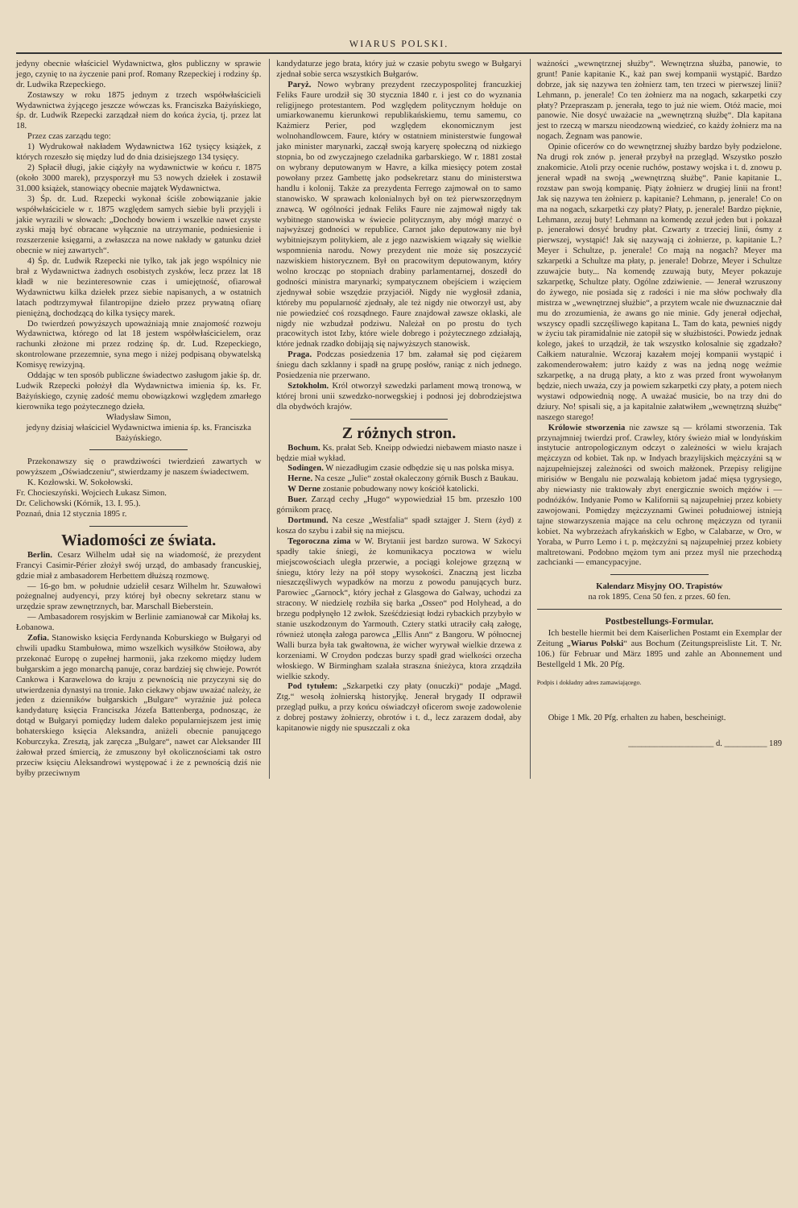WIARUS POLSKI.
jedyny obecnie właściciel Wydawnictwa, głos publiczny w sprawie jego, czynię to na życzenie pani prof. Romany Rzepeckiej i rodziny śp. dr. Ludwika Rzepeckiego.
Zostawszy w roku 1875 jednym z trzech współwłaścicieli Wydawnictwa żyjącego jeszcze wówczas ks. Franciszka Bażyńskiego, śp. dr. Ludwik Rzepecki zarządzał niem do końca życia, tj. przez lat 18.
Przez czas zarządu tego:
1) Wydrukował nakładem Wydawnictwa 162 tysięcy książek, z których rozeszło się między lud do dnia dzisiejszego 134 tysięcy.
2) Spłacił długi, jakie ciążyły na wydawnictwie w końcu r. 1875 (około 3000 marek), przysporzył mu 53 nowych dziełek i zostawił 31.000 książek, stanowiący obecnie majątek Wydawnictwa.
3) Śp. dr. Lud. Rzepecki wykonał ściśle zobowiązanie jakie współwłaściciele w r. 1875 względem samych siebie byli przyjęli i jakie wyrazili w słowach: „Dochody bowiem i wszelkie nawet czyste zyski mają być obracane wyłącznie na utrzymanie, podniesienie i rozszerzenie księgarni, a zwłaszcza na nowe nakłady w gatunku dzieł obecnie w niej zawartych“.
4) Śp. dr. Ludwik Rzepecki nie tylko, tak jak jego wspólnicy nie brał z Wydawnictwa żadnych osobistych zysków, lecz przez lat 18 kładł w nie bezinteresownie czas i umiejętność, ofiarował Wydawnictwu kilka dziełek przez siebie napisanych, a w ostatnich latach podtrzymywał filantropijne dzieło przez prywatną ofiarę pieniężną, dochodzącą do kilka tysięcy marek.
Do twierdzeń powyższych upoważniają mnie znajomość rozwoju Wydawnictwa, którego od lat 18 jestem współwłaścicielem, oraz rachunki złożone mi przez rodzinę śp. dr. Lud. Rzepeckiego, skontrolowane przezemnie, syna mego i niżej podpisaną obywatelską Komisyę rewizyjną.
Oddając w ten sposób publiczne świadectwo zasługom jakie śp. dr. Ludwik Rzepecki położył dla Wydawnictwa imienia śp. ks. Fr. Bażyńskiego, czynię zadość memu obowiązkowi względem zmarłego kierownika tego pożytecznego dzieła.
Władysław Simon,
jedyny dzisiaj właściciel Wydawnictwa imienia śp. ks. Franciszka Bażyńskiego.
Przekonawszy się o prawdziwości twierdzień zawartych w powyższem „Oświadczeniu“, stwierdzamy je naszem świadectwem.
K. Kozłowski. W. Sokołowski.
Fr. Chocieszyński. Wojciech Łukasz Simon.
Dr. Celichowski (Kórnik, 13. I. 95.).
Poznań, dnia 12 stycznia 1895 r.
Wiadomości ze świata.
Berlin. Cesarz Wilhelm udał się na wiadomość, że prezydent Francyi Casimir-Périer złożył swój urząd, do ambasady francuskiej, gdzie miał z ambasadorem Herbettem dłuższą rozmowę.
— 16-go bm. w południe udzielił cesarz Wilhelm hr. Szuwałowi pożegnalnej audyencyi, przy której był obecny sekretarz stanu w urzędzie spraw zewnętrznych, bar. Marschall Bieberstein.
— Ambasadorem rosyjskim w Berlinie zamianował car Mikołaj ks. Łobanowa.
Zofia. Stanowisko księcia Ferdynanda Koburskiego w Bułgaryi od chwili upadku Stambułowa, mimo wszelkich wysiłków Stoiłowa, aby przekonać Europę o zupełnej harmonii, jaka rzekomo między ludem bułgarskim a jego monarchą panuje, coraz bardziej się chwieje. Powrót Cankowa i Karawelowa do kraju z pewnością nie przyczyni się do utwierdzenia dynastyi na tronie. Jako ciekawy objaw uważać należy, że jeden z dzienników bułgarskich „Bulgare“ wyraźnie już poleca kandydaturę księcia Franciszka Józefa Battenberga, podnosząc, że dotąd w Bułgaryi pomiędzy ludem daleko popularniejszem jest imię bohaterskiego księcia Aleksandra, aniżeli obecnie panującego Koburczyka. Zresztą, jak zaręcza „Bulgare“, nawet car Aleksander III żałował przed śmiercią, że zmuszony był okolicznościami tak ostro przeciw księciu Aleksandrowi występować i że z pewnością dziś nie byłby przeciwnym
kandydaturze jego brata, który już w czasie pobytu swego w Bułgaryi zjednał sobie serca wszystkich Bułgarów.
Paryż. Nowo wybrany prezydent rzeczypospolitej francuzkiej Feliks Faure urodził się 30 stycznia 1840 r. i jest co do wyznania religijnego protestantem. Pod względem politycznym hołduje on umiarkowanemu kierunkowi republikańskiemu, temu samemu, co Każmierz Perier, pod względem ekonomicznym jest wolnohandlowcem. Faure, który w ostatniem ministerstwie fungował jako minister marynarki, zaczął swoją karyerę społeczną od nizkiego stopnia, bo od zwyczajnego czeladnika garbarskiego. W r. 1881 został on wybrany deputowanym w Havre, a kilka miesięcy potem został powołany przez Gambettę jako podsekretarz stanu do ministerstwa handlu i kolonij. Także za prezydenta Ferrego zajmował on to samo stanowisko. W sprawach kolonialnych był on też pierwszorzędnym znawcą. W ogólności jednak Feliks Faure nie zajmował nigdy tak wybitnego stanowiska w świecie politycznym, aby mógł marzyć o najwyższej godności w republice. Carnot jako deputowany nie był wybitniejszym politykiem, ale z jego nazwiskiem wiązały się wielkie wspomnienia narodu. Nowy prezydent nie może się poszczycić nazwiskiem historycznem. Był on pracowitym deputowanym, który wolno krocząc po stopniach drabiny parlamentarnej, doszedł do godności ministra marynarki; sympatycznem obejściem i wzięciem zjednywał sobie wszędzie przyjaciół. Nigdy nie wygłosił zdania, któreby mu popularność zjednały, ale też nigdy nie otworzył ust, aby nie powiedzieć coś rozsądnego. Faure znajdował zawsze oklaski, ale nigdy nie wzbudzał podziwu. Należał on po prostu do tych pracowitych istot Izby, które wiele dobrego i pożytecznego zdziałają, które jednak rzadko dobijają się najwyższych stanowisk.
Praga. Podczas posiedzenia 17 bm. załamał się pod ciężarem śniegu dach szklanny i spadł na grupę posłów, raniąc z nich jednego. Posiedzenia nie przerwano.
Sztokholm. Król otworzył szwedzki parlament mową tronową, w której broni unii szwedzko-norwegskiej i podnosi jej dobrodziejstwa dla obydwóch krajów.
Z różnych stron.
Bochum. Ks. prałat Seb. Kneipp odwiedzi niebawem miasto nasze i będzie miał wykład.
Sodingen. W niezadługim czasie odbędzie się u nas polska misya.
Herne. Na cesze „Julie“ został okaleczony górnik Busch z Baukau.
W Derne zostanie pobudowany nowy kościół katolicki.
Buer. Zarząd cechy „Hugo“ wypowiedział 15 bm. przeszło 100 górnikom pracę.
Dortmund. Na cesze „Westfalia“ spadł sztajger J. Stern (żyd) z kosza do szybu i zabił się na miejscu.
Tegoroczna zima w W. Brytanii jest bardzo surowa. W Szkocyi spadły takie śniegi, że komunikacya pocztowa w wielu miejscowościach uległa przerwie, a pociągi kolejowe grzęzną w śniegu, który leży na pół stopy wysokości. Znaczną jest liczba nieszczęśliwych wypadków na morzu z powodu panujących burz. Parowiec „Garnock“, który jechał z Glasgowa do Galway, uchodzi za stracony. W niedzielę rozbiła się barka „Osseo“ pod Holyhead, a do brzegu podpłynęło 12 zwłok. Sześćdziesiąt łodzi rybackich przybyło w stanie uszkodzonym do Yarmouth. Cztery statki utraciły całą załogę, również utonęła załoga parowca „Ellis Ann“ z Bangoru. W północnej Walli burza była tak gwałtowna, że wicher wyrywał wielkie drzewa z korzeniami. W Croydon podczas burzy spadł grad wielkości orzecha włoskiego. W Birmingham szalała straszna śnieżyca, ktora zrządziła wielkie szkody.
Pod tytułem: „Szkarpetki czy płaty (onuczki)“ podaje „Magd. Ztg.“ wesołą żołnierską historyjkę. Jenerał brygady II odprawił przegląd pułku, a przy końcu oświadczył oficerom swoje zadowolenie z dobrej postawy żołnierzy, obrotów i t. d., lecz zarazem dodał, aby kapitanowie nigdy nie spuszczali z oka
ważności „wewnętrznej służby“. Wewnętrzna służba, panowie, to grunt! Panie kapitanie K., każ pan swej kompanii wystąpić. Bardzo dobrze, jak się nazywa ten żołnierz tam, ten trzeci w pierwszej linii? Lehmann, p. jenerale! Co ten żołnierz ma na nogach, szkarpetki czy płaty? Przepraszam p. jenerała, tego to już nie wiem. Otóż macie, moi panowie. Nie dosyć uważacie na „wewnętrzną służbę“. Dla kapitana jest to rzeczą w marszu nieodzowną wiedzieć, co każdy żołnierz ma na nogach. Żegnam was panowie.
Opinie oficerów co do wewnętrznej służby bardzo były podzielone. Na drugi rok znów p. jenerał przybył na przegląd. Wszystko poszło znakomicie. Atoli przy ocenie ruchów, postawy wojska i t. d. znowu p. jenerał wpadł na swoją „wewnętrzną służbę“. Panie kapitanie L. rozstaw pan swoją kompanię. Piąty żołnierz w drugiej linii na front! Jak się nazywa ten żołnierz p. kapitanie? Lehmann, p. jenerale! Co on ma na nogach, szkarpetki czy płaty? Płaty, p. jenerale! Bardzo pięknie, Lehmann, zezuj buty! Lehmann na komendę zezuł jeden but i pokazał p. jenerałowi dosyć brudny płat. Czwarty z trzeciej linii, ósmy z pierwszej, wystąpić! Jak się nazywają ci żołnierze, p. kapitanie L.? Meyer i Schultze, p. jenerale! Co mają na nogach? Meyer ma szkarpetki a Schultze ma płaty, p. jenerale! Dobrze, Meyer i Schultze zzuwajcie buty... Na komendę zzuwają buty, Meyer pokazuje szkarpetkę, Schultze płaty. Ogólne zdziwienie. — Jenerał wzruszony do żywego, nie posiada się z radości i nie ma słów pochwały dla mistrza w „wewnętrznej służbie“, a przytem wcale nie dwuznacznie dał mu do zrozumienia, że awans go nie minie. Gdy jenerał odjechał, wszyscy opadli szczęśliwego kapitana L. Tam do kata, pewnieś nigdy w życiu tak piramidalnie nie zatopił się w służbistości. Powiedz jednak kolego, jakeś to urządził, że tak wszystko kolosalnie się zgadzało? Całkiem naturalnie. Wczoraj kazałem mojej kompanii wystąpić i zakomenderowałem: jutro każdy z was na jedną nogę weźmie szkarpetkę, a na drugą płaty, a kto z was przed front wywołanym będzie, niech uważa, czy ja powiem szkarpetki czy płaty, a potem niech wystawi odpowiednią nogę. A uważać musicie, bo na trzy dni do dziury. No! spisali się, a ja kapitalnie załatwiłem „wewnętrzną służbę“ naszego starego!
Królowie stworzenia nie zawsze są — królami stworzenia. Tak przynajmniej twierdzi prof. Crawley, który świeżo miał w londyńskim instytucie antropologicznym odczyt o zależności w wielu krajach mężczyzn od kobiet. Tak np. w Indyach brazylijskich mężczyźni są w najzupełniejszej zależności od swoich małżonek. Przepisy religijne mirisiów w Bengalu nie pozwalają kobietom jadać mięsa tygrysiego, aby niewiasty nie traktowały zbyt energicznie swoich mężów i — podnóżków. Indyanie Pomo w Kalifornii są najzupełniej przez kobiety zawojowani. Pomiędzy mężczyznami Gwinei południowej istnieją tajne stowarzyszenia mające na celu ochronę mężczyzn od tyranii kobiet. Na wybrzeżach afrykańskich w Egbo, w Calabarze, w Oro, w Yoraba, w Purro Lemo i t. p. mężczyźni są najzupełniej przez kobiety maltretowani. Podobno mężom tym ani przez myśl nie przechodzą zachcianki — emancypacyjne.
Kalendarz Misyjny OO. Trapistów
na rok 1895. Cena 50 fen. z przes. 60 fen.
Postbestellungs-Formular.
Ich bestelle hiermit bei dem Kaiserlichen Postamt ein Exemplar der Zeitung „Wiarus Polski“ aus Bochum (Zeitungspreisliste Lit. T. Nr. 106.) für Februar und März 1895 und zahle an Abonnement und Bestellgeld 1 Mk. 20 Pfg.
Podpis i dokładny adres zamawiającego.
Obige 1 Mk. 20 Pfg. erhalten zu haben, bescheinigt.
____________________ d. __________ 189